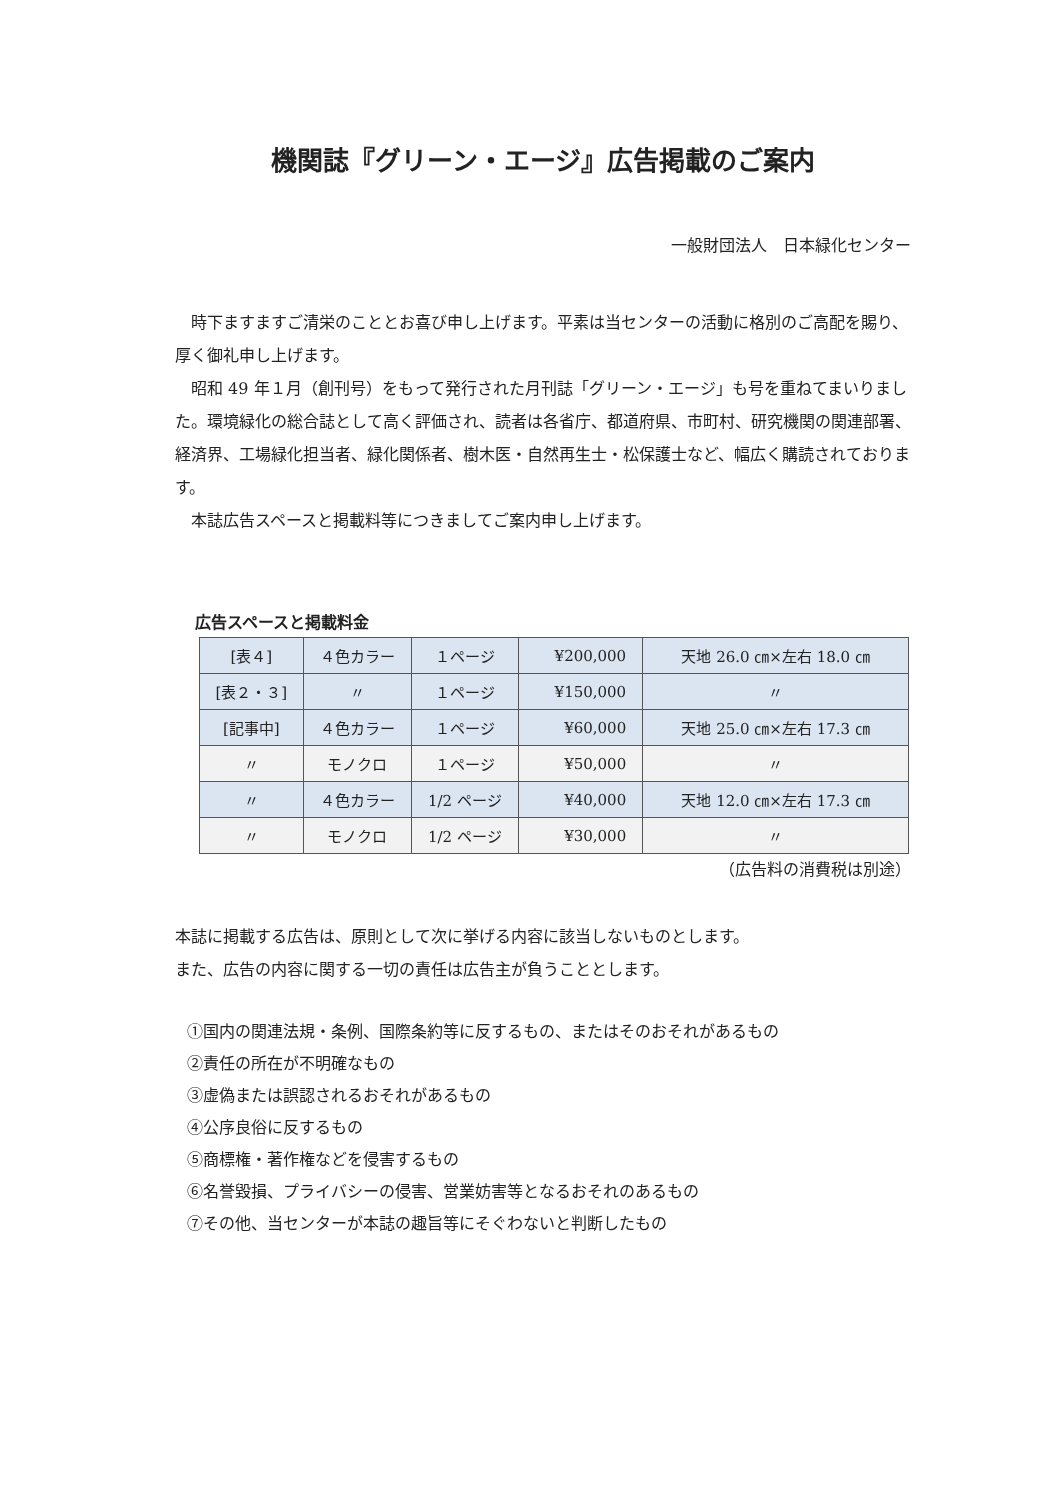機関誌『グリーン・エージ』広告掲載のご案内
一般財団法人　日本緑化センター
　時下ますますご清栄のこととお喜び申し上げます。平素は当センターの活動に格別のご高配を賜り、厚く御礼申し上げます。
　昭和 49 年１月（創刊号）をもって発行された月刊誌「グリーン・エージ」も号を重ねてまいりました。環境緑化の総合誌として高く評価され、読者は各省庁、都道府県、市町村、研究機関の関連部署、経済界、工場緑化担当者、緑化関係者、樹木医・自然再生士・松保護士など、幅広く購読されております。
　本誌広告スペースと掲載料等につきましてご案内申し上げます。
広告スペースと掲載料金
| [表４] | ４色カラー | １ページ | ¥200,000 | 天地 26.0 ㎝×左右 18.0 ㎝ |
| [表２・３] | 〃 | １ページ | ¥150,000 | 〃 |
| [記事中] | ４色カラー | １ページ | ¥60,000 | 天地 25.0 ㎝×左右 17.3 ㎝ |
| 〃 | モノクロ | １ページ | ¥50,000 | 〃 |
| 〃 | ４色カラー | 1/2 ページ | ¥40,000 | 天地 12.0 ㎝×左右 17.3 ㎝ |
| 〃 | モノクロ | 1/2 ページ | ¥30,000 | 〃 |
（広告料の消費税は別途）
本誌に掲載する広告は、原則として次に挙げる内容に該当しないものとします。
また、広告の内容に関する一切の責任は広告主が負うこととします。
①国内の関連法規・条例、国際条約等に反するもの、またはそのおそれがあるもの
②責任の所在が不明確なもの
③虚偽または誤認されるおそれがあるもの
④公序良俗に反するもの
⑤商標権・著作権などを侵害するもの
⑥名誉毀損、プライバシーの侵害、営業妨害等となるおそれのあるもの
⑦その他、当センターが本誌の趣旨等にそぐわないと判断したもの